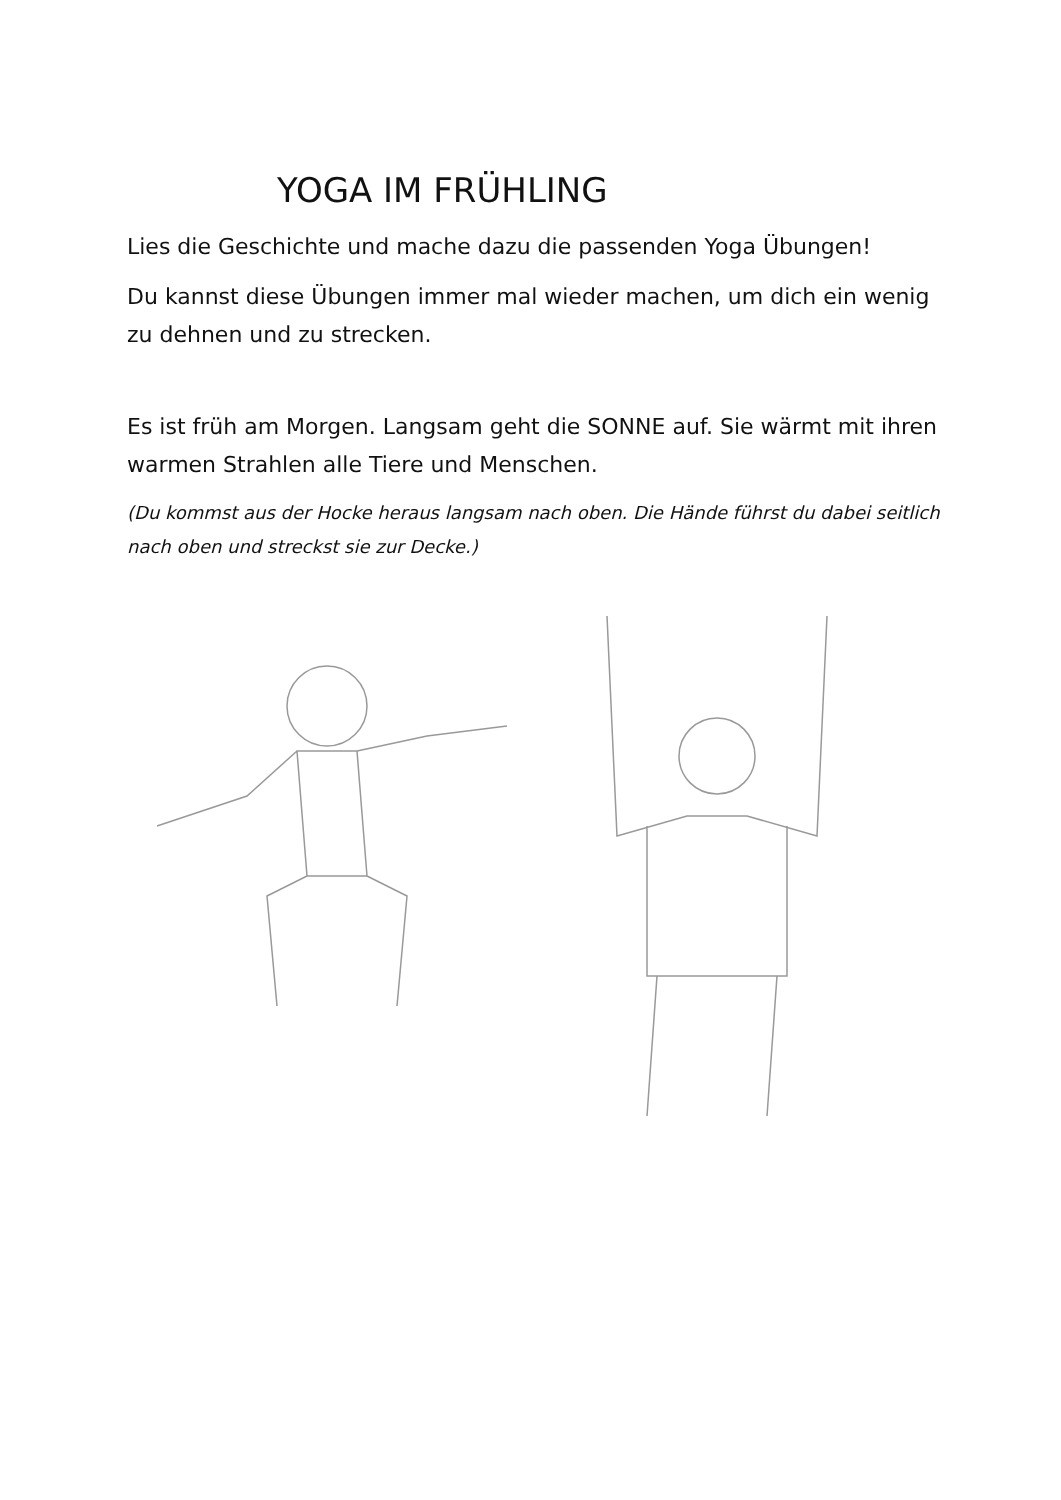YOGA IM FRÜHLING
Lies die Geschichte und mache dazu die passenden Yoga Übungen!
Du kannst diese Übungen immer mal wieder machen, um dich ein wenig zu dehnen und zu strecken.
Es ist früh am Morgen. Langsam geht die SONNE auf. Sie wärmt mit ihren warmen Strahlen alle Tiere und Menschen.
(Du kommst aus der Hocke heraus langsam nach oben. Die Hände führst du dabei seitlich nach oben und streckst sie zur Decke.)